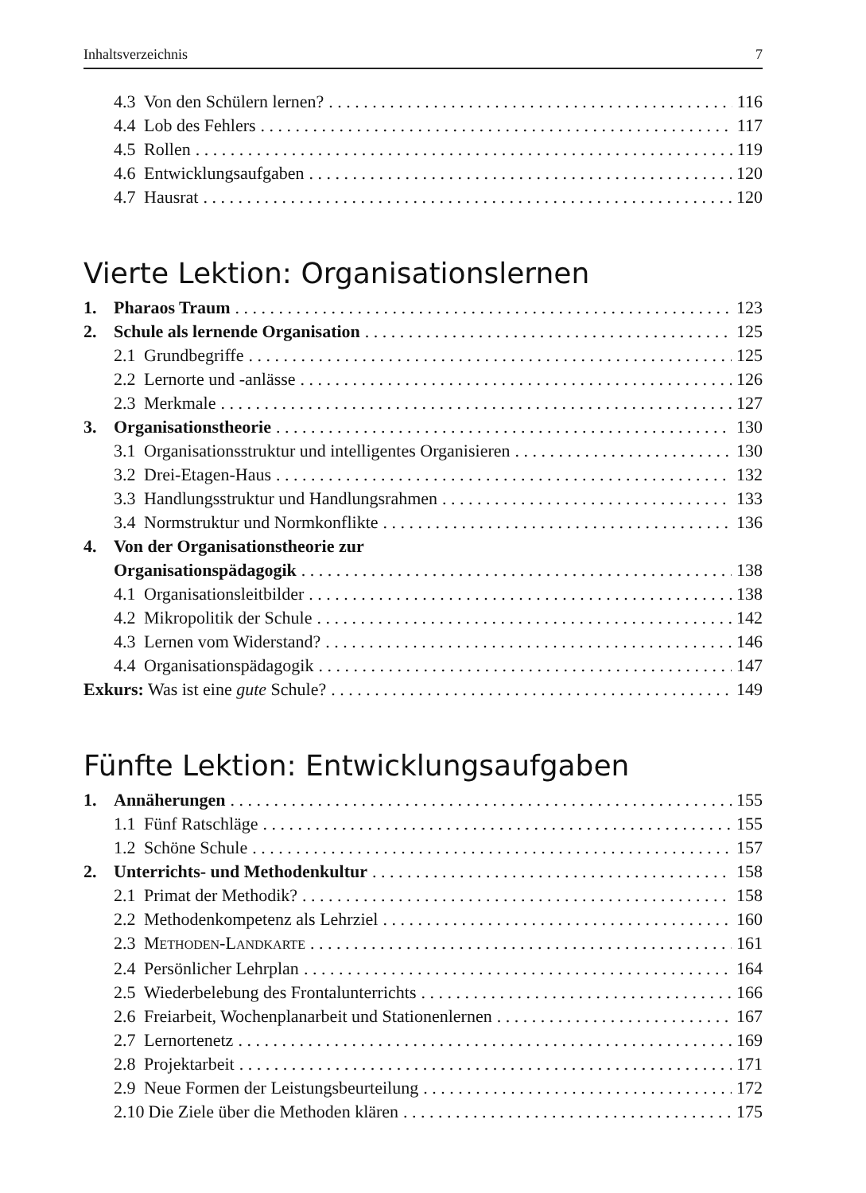Inhaltsverzeichnis 7
4.3 Von den Schülern lernen? 116
4.4 Lob des Fehlers 117
4.5 Rollen 119
4.6 Entwicklungsaufgaben 120
4.7 Hausrat 120
Vierte Lektion: Organisationslernen
1. Pharaos Traum 123
2. Schule als lernende Organisation 125
2.1 Grundbegriffe 125
2.2 Lernorte und -anlässe 126
2.3 Merkmale 127
3. Organisationstheorie 130
3.1 Organisationsstruktur und intelligentes Organisieren 130
3.2 Drei-Etagen-Haus 132
3.3 Handlungsstruktur und Handlungsrahmen 133
3.4 Normstruktur und Normkonflikte 136
4. Von der Organisationstheorie zur
Organisationspädagogik 138
4.1 Organisationsleitbilder 138
4.2 Mikropolitik der Schule 142
4.3 Lernen vom Widerstand? 146
4.4 Organisationspädagogik 147
Exkurs: Was ist eine gute Schule? 149
Fünfte Lektion: Entwicklungsaufgaben
1. Annäherungen 155
1.1 Fünf Ratschläge 155
1.2 Schöne Schule 157
2. Unterrichts- und Methodenkultur 158
2.1 Primat der Methodik? 158
2.2 Methodenkompetenz als Lehrziel 160
2.3 METHODEN-LANDKARTE 161
2.4 Persönlicher Lehrplan 164
2.5 Wiederbelebung des Frontalunterrichts 166
2.6 Freiarbeit, Wochenplanarbeit und Stationenlernen 167
2.7 Lernortenetz 169
2.8 Projektarbeit 171
2.9 Neue Formen der Leistungsbeurteilung 172
2.10 Die Ziele über die Methoden klären 175